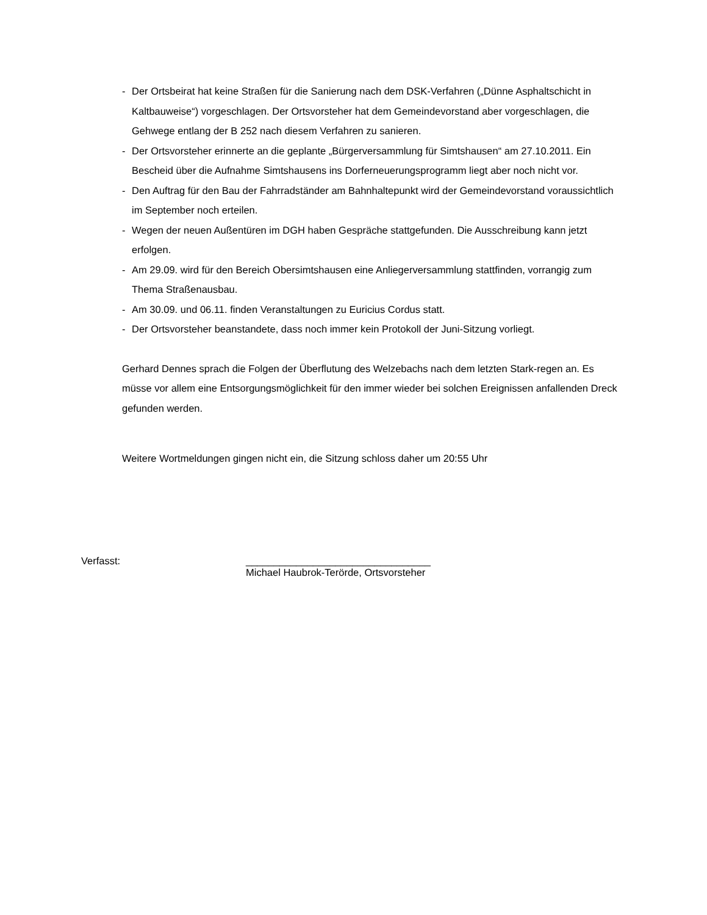- Der Ortsbeirat hat keine Straßen für die Sanierung nach dem DSK-Verfahren („Dünne Asphaltschicht in Kaltbauweise“) vorgeschlagen. Der Ortsvorsteher hat dem Gemeindevorstand aber vorgeschlagen, die Gehwege entlang der B 252 nach diesem Verfahren zu sanieren.
- Der Ortsvorsteher erinnerte an die geplante „Bürgerversammlung für Simtshausen“ am 27.10.2011. Ein Bescheid über die Aufnahme Simtshausens ins Dorferneuerungsprogramm liegt aber noch nicht vor.
- Den Auftrag für den Bau der Fahrradständer am Bahnhaltepunkt wird der Gemeindevorstand voraussichtlich im September noch erteilen.
- Wegen der neuen Außentüren im DGH haben Gespräche stattgefunden. Die Ausschreibung kann jetzt erfolgen.
- Am 29.09. wird für den Bereich Obersimtshausen eine Anliegerversammlung stattfinden, vorrangig zum Thema Straßenausbau.
- Am 30.09. und 06.11. finden Veranstaltungen zu Euricius Cordus statt.
- Der Ortsvorsteher beanstandete, dass noch immer kein Protokoll der Juni-Sitzung vorliegt.
Gerhard Dennes sprach die Folgen der Überflutung des Welzebachs nach dem letzten Stark-regen an. Es müsse vor allem eine Entsorgungsmöglichkeit für den immer wieder bei solchen Ereignissen anfallenden Dreck gefunden werden.
Weitere Wortmeldungen gingen nicht ein, die Sitzung schloss daher um 20:55 Uhr
Verfasst: _________________________________
Michael Haubrok-Terörde, Ortsvorsteher